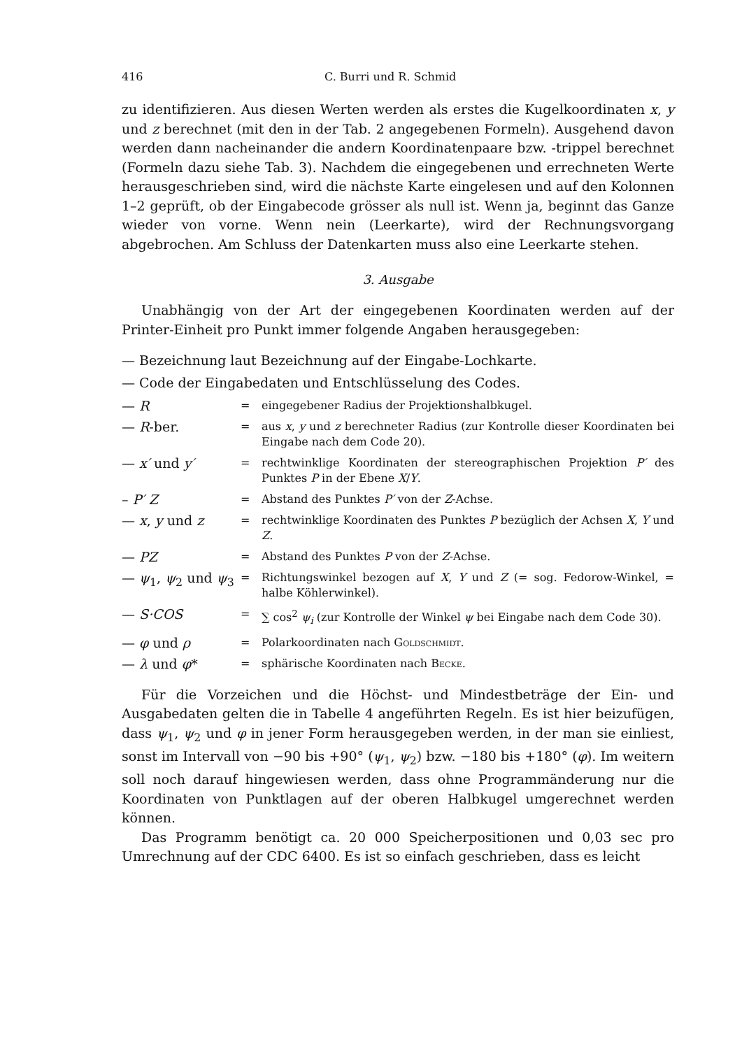416 C. Burri und R. Schmid
zu identifizieren. Aus diesen Werten werden als erstes die Kugelkoordinaten x, y und z berechnet (mit den in der Tab. 2 angegebenen Formeln). Ausgehend davon werden dann nacheinander die andern Koordinatenpaare bzw. -trippel berechnet (Formeln dazu siehe Tab. 3). Nachdem die eingegebenen und errechneten Werte herausgeschrieben sind, wird die nächste Karte eingelesen und auf den Kolonnen 1–2 geprüft, ob der Eingabecode grösser als null ist. Wenn ja, beginnt das Ganze wieder von vorne. Wenn nein (Leerkarte), wird der Rechnungsvorgang abgebrochen. Am Schluss der Datenkarten muss also eine Leerkarte stehen.
3. Ausgabe
Unabhängig von der Art der eingegebenen Koordinaten werden auf der Printer-Einheit pro Punkt immer folgende Angaben herausgegeben:
— Bezeichnung laut Bezeichnung auf der Eingabe-Lochkarte.
— Code der Eingabedaten und Entschlüsselung des Codes.
| — R | = | eingegebener Radius der Projektionshalbkugel. |
| — R -ber. | = | aus x , y und z berechneter Radius (zur Kontrolle dieser Koordinaten bei Eingabe nach dem Code 20). |
| — x′ und y′ | = | rechtwinklige Koordinaten der stereographischen Projektion P′ des Punktes P in der Ebene X / Y . |
| – P′ Z | = | Abstand des Punktes P′ von der Z -Achse. |
| — x , y und z | = | rechtwinklige Koordinaten des Punktes P bezüglich der Achsen X , Y und Z . |
| — PZ | = | Abstand des Punktes P von der Z -Achse. |
| — ψ<sub>1</sub>, ψ<sub>2</sub> und ψ<sub>3</sub> | = | Richtungswinkel bezogen auf X , Y und Z (= sog. Fedorow-Winkel, = halbe Köhlerwinkel). |
| — S·COS | = | ∑ cos<sup>2</sup> ψ<sub>i</sub> (zur Kontrolle der Winkel ψ bei Eingabe nach dem Code 30). |
| — φ und ρ | = | Polarkoordinaten nach Goldschmidt . |
| — λ und φ * | = | sphärische Koordinaten nach Becke . |
Für die Vorzeichen und die Höchst- und Mindestbeträge der Ein- und Ausgabedaten gelten die in Tabelle 4 angeführten Regeln. Es ist hier beizufügen, dass ψ<sub>1</sub>, ψ<sub>2</sub> und φ in jener Form herausgegeben werden, in der man sie einliest, sonst im Intervall von −90 bis +90° (ψ<sub>1</sub>, ψ<sub>2</sub>) bzw. −180 bis +180° (φ). Im weitern soll noch darauf hingewiesen werden, dass ohne Programmänderung nur die Koordinaten von Punktlagen auf der oberen Halbkugel umgerechnet werden können.
Das Programm benötigt ca. 20 000 Speicherpositionen und 0,03 sec pro Umrechnung auf der CDC 6400. Es ist so einfach geschrieben, dass es leicht